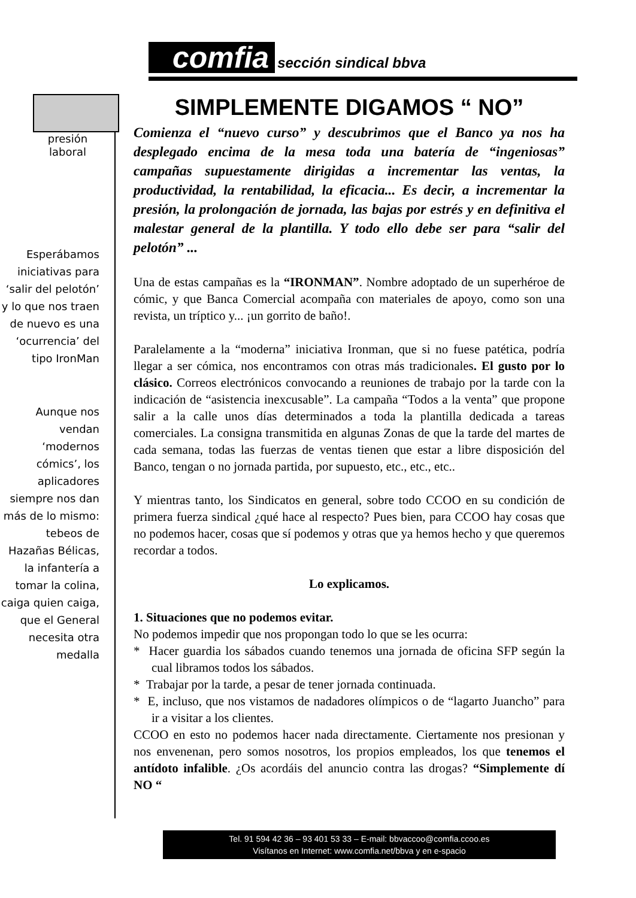comfia sección sindical bbva
presión
laboral
Esperábamos iniciativas para ‘salir del pelotón’
y lo que nos traen de nuevo es una ‘ocurrencia’ del tipo IronMan
Aunque nos vendan ‘modernos cómics’, los aplicadores siempre nos dan más de lo mismo: tebeos de Hazañas Bélicas, la infantería a tomar la colina, caiga quien caiga, que el General necesita otra medalla
SIMPLEMENTE DIGAMOS “ NO”
Comienza el “nuevo curso” y descubrimos que el Banco ya nos ha desplegado encima de la mesa toda una batería de “ingeniosas” campañas supuestamente dirigidas a incrementar las ventas, la productividad, la rentabilidad, la eficacia... Es decir, a incrementar la presión, la prolongación de jornada, las bajas por estrés y en definitiva el malestar general de la plantilla. Y todo ello debe ser para “salir del pelotón” ...
Una de estas campañas es la “IRONMAN”. Nombre adoptado de un superhéroe de cómic, y que Banca Comercial acompaña con materiales de apoyo, como son una revista, un tríptico y... ¡un gorrito de baño!.
Paralelamente a la “moderna” iniciativa Ironman, que si no fuese patética, podría llegar a ser cómica, nos encontramos con otras más tradicionales. El gusto por lo clásico. Correos electrónicos convocando a reuniones de trabajo por la tarde con la indicación de “asistencia inexcusable”. La campaña “Todos a la venta” que propone salir a la calle unos días determinados a toda la plantilla dedicada a tareas comerciales. La consigna transmitida en algunas Zonas de que la tarde del martes de cada semana, todas las fuerzas de ventas tienen que estar a libre disposición del Banco, tengan o no jornada partida, por supuesto, etc., etc., etc..
Y mientras tanto, los Sindicatos en general, sobre todo CCOO en su condición de primera fuerza sindical ¿qué hace al respecto? Pues bien, para CCOO hay cosas que no podemos hacer, cosas que sí podemos y otras que ya hemos hecho y que queremos recordar a todos.
Lo explicamos.
1. Situaciones que no podemos evitar.
No podemos impedir que nos propongan todo lo que se les ocurra:
* Hacer guardia los sábados cuando tenemos una jornada de oficina SFP según la cual libramos todos los sábados.
* Trabajar por la tarde, a pesar de tener jornada continuada.
* E, incluso, que nos vistamos de nadadores olímpicos o de “lagarto Juancho” para ir a visitar a los clientes.
CCOO en esto no podemos hacer nada directamente. Ciertamente nos presionan y nos envenenan, pero somos nosotros, los propios empleados, los que tenemos el antídoto infalible. ¿Os acordáis del anuncio contra las drogas? “Simplemente dí NO “
Tel. 91 594 42 36 – 93 401 53 33 – E-mail: bbvaccoo@comfia.ccoo.es
Visítanos en Internet: www.comfia.net/bbva y en e-spacio